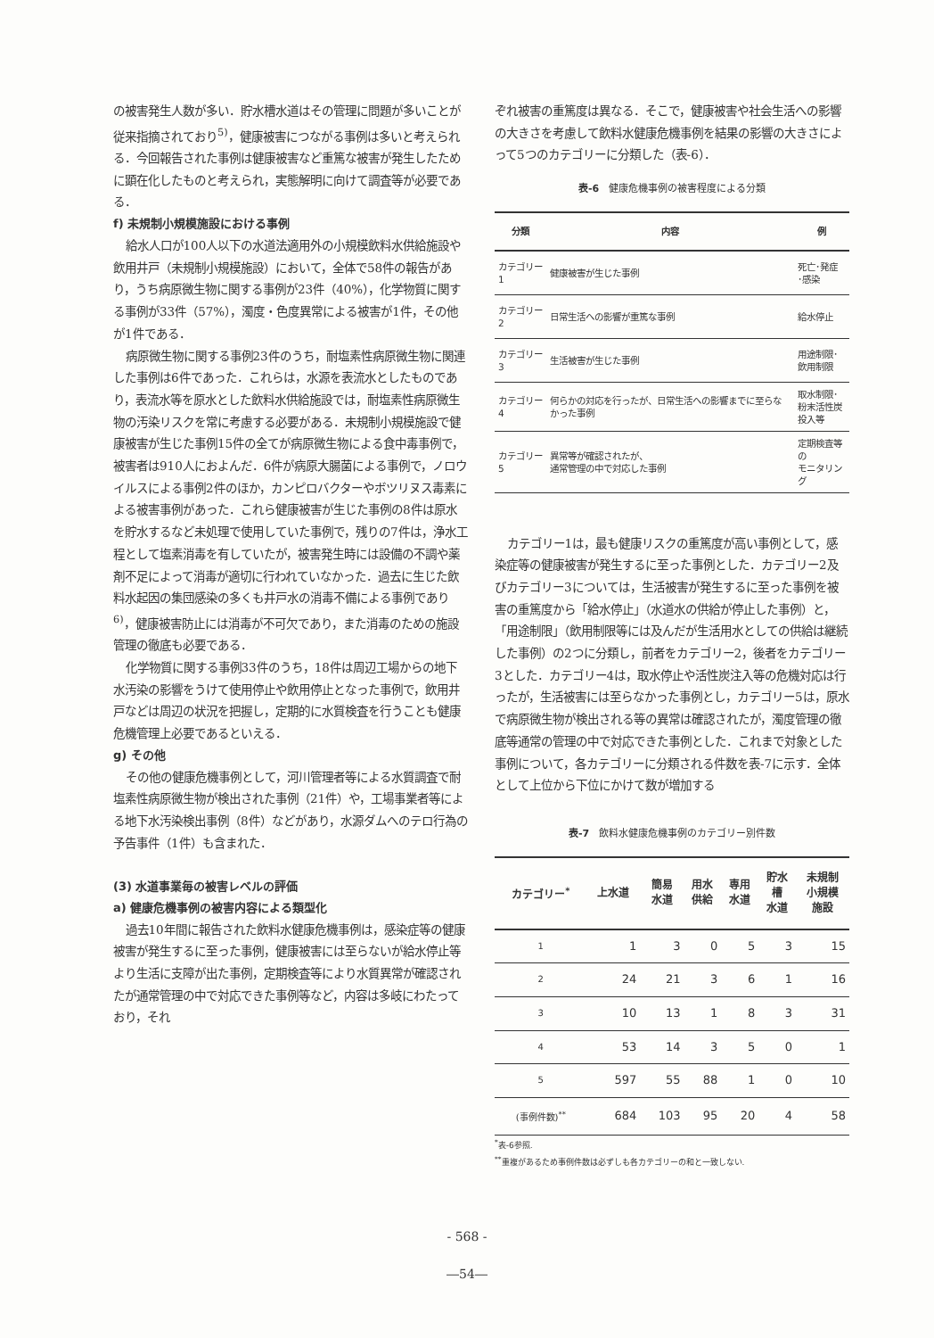の被害発生人数が多い．貯水槽水道はその管理に問題が多いことが従来指摘されており<sup>5)</sup>，健康被害につながる事例は多いと考えられる．今回報告された事例は健康被害など重篤な被害が発生したために顕在化したものと考えられ，実態解明に向けて調査等が必要である．
f) 未規制小規模施設における事例
給水人口が100人以下の水道法適用外の小規模飲料水供給施設や飲用井戸（未規制小規模施設）において，全体で58件の報告があり，うち病原微生物に関する事例が23件（40%），化学物質に関する事例が33件（57%），濁度・色度異常による被害が1件，その他が1件である．
病原微生物に関する事例23件のうち，耐塩素性病原微生物に関連した事例は6件であった．これらは，水源を表流水としたものであり，表流水等を原水とした飲料水供給施設では，耐塩素性病原微生物の汚染リスクを常に考慮する必要がある．未規制小規模施設で健康被害が生じた事例15件の全てが病原微生物による食中毒事例で，被害者は910人におよんだ．6件が病原大腸菌による事例で，ノロウイルスによる事例2件のほか，カンピロバクターやボツリヌス毒素による被害事例があった．これら健康被害が生じた事例の8件は原水を貯水するなど未処理で使用していた事例で，残りの7件は，浄水工程として塩素消毒を有していたが，被害発生時には設備の不調や薬剤不足によって消毒が適切に行われていなかった．過去に生じた飲料水起因の集団感染の多くも井戸水の消毒不備による事例であり<sup>6)</sup>，健康被害防止には消毒が不可欠であり，また消毒のための施設管理の徹底も必要である．
化学物質に関する事例33件のうち，18件は周辺工場からの地下水汚染の影響をうけて使用停止や飲用停止となった事例で，飲用井戸などは周辺の状況を把握し，定期的に水質検査を行うことも健康危機管理上必要であるといえる．
g) その他
その他の健康危機事例として，河川管理者等による水質調査で耐塩素性病原微生物が検出された事例（21件）や，工場事業者等による地下水汚染検出事例（8件）などがあり，水源ダムへのテロ行為の予告事件（1件）も含まれた．
(3) 水道事業毎の被害レベルの評価
a) 健康危機事例の被害内容による類型化
過去10年間に報告された飲料水健康危機事例は，感染症等の健康被害が発生するに至った事例，健康被害には至らないが給水停止等より生活に支障が出た事例，定期検査等により水質異常が確認されたが通常管理の中で対応できた事例等など，内容は多岐にわたっており，それ
ぞれ被害の重篤度は異なる．そこで，健康被害や社会生活への影響の大きさを考慮して飲料水健康危機事例を結果の影響の大きさによって5つのカテゴリーに分類した（表-6）．
表-6　健康危機事例の被害程度による分類
| 分類 | 内容 | 例 |
| --- | --- | --- |
| カテゴリー1 | 健康被害が生じた事例 | 死亡･発症 ･感染 |
| カテゴリー2 | 日常生活への影響が重篤な事例 | 給水停止 |
| カテゴリー3 | 生活被害が生じた事例 | 用途制限･ 飲用制限 |
| カテゴリー4 | 何らかの対応を行ったが、日常生活への影響までに至らなかった事例 | 取水制限･ 粉末活性炭 投入等 |
| カテゴリー5 | 異常等が確認されたが、 通常管理の中で対応した事例 | 定期検査等の モニタリング |
カテゴリー1は，最も健康リスクの重篤度が高い事例として，感染症等の健康被害が発生するに至った事例とした．カテゴリー2及びカテゴリー3については，生活被害が発生するに至った事例を被害の重篤度から「給水停止」（水道水の供給が停止した事例）と，「用途制限」（飲用制限等には及んだが生活用水としての供給は継続した事例）の2つに分類し，前者をカテゴリー2，後者をカテゴリー3とした．カテゴリー4は，取水停止や活性炭注入等の危機対応は行ったが，生活被害には至らなかった事例とし，カテゴリー5は，原水で病原微生物が検出される等の異常は確認されたが，濁度管理の徹底等通常の管理の中で対応できた事例とした．これまで対象とした事例について，各カテゴリーに分類される件数を表-7に示す．全体として上位から下位にかけて数が増加する
表-7　飲料水健康危機事例のカテゴリー別件数
| カテゴリー<sup>*</sup> | 上水道 | 簡易 水道 | 用水 供給 | 専用 水道 | 貯水 槽 水道 | 未規制 小規模 施設 |
| --- | --- | --- | --- | --- | --- | --- |
| 1 | 1 | 3 | 0 | 5 | 3 | 15 |
| 2 | 24 | 21 | 3 | 6 | 1 | 16 |
| 3 | 10 | 13 | 1 | 8 | 3 | 31 |
| 4 | 53 | 14 | 3 | 5 | 0 | 1 |
| 5 | 597 | 55 | 88 | 1 | 0 | 10 |
| (事例件数)<sup>**</sup> | 684 | 103 | 95 | 20 | 4 | 58 |
<sup>*</sup> 表-6参照.
<sup>**</sup> 重複があるため事例件数は必ずしも各カテゴリーの和と一致しない.
- 568 -
―54―